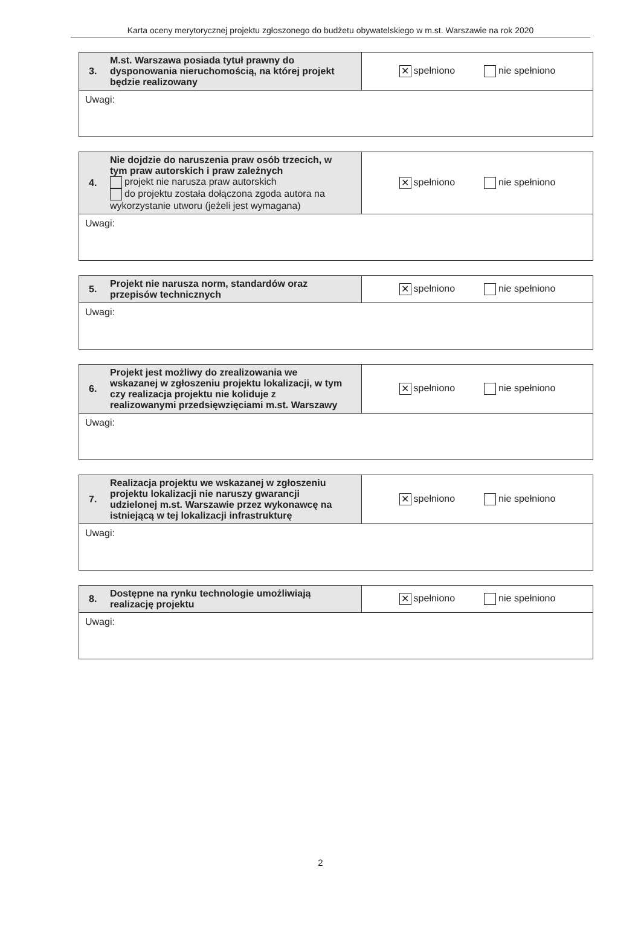Karta oceny merytorycznej projektu zgłoszonego do budżetu obywatelskiego w m.st. Warszawie na rok 2020
| 3. M.st. Warszawa posiada tytuł prawny do dysponowania nieruchomością, na której projekt będzie realizowany | ✕ spełniono nie spełniono |
| Uwagi: | |
| 4. Nie dojdzie do naruszenia praw osób trzecich, w tym praw autorskich i praw zależnych projekt nie narusza praw autorskich do projektu została dołączona zgoda autora na wykorzystanie utworu (jeżeli jest wymagana) | ✕ spełniono nie spełniono |
| Uwagi: | |
| 5. Projekt nie narusza norm, standardów oraz przepisów technicznych | ✕ spełniono nie spełniono |
| Uwagi: | |
| 6. Projekt jest możliwy do zrealizowania we wskazanej w zgłoszeniu projektu lokalizacji, w tym czy realizacja projektu nie koliduje z realizowanymi przedsięwzięciami m.st. Warszawy | ✕ spełniono nie spełniono |
| Uwagi: | |
| 7. Realizacja projektu we wskazanej w zgłoszeniu projektu lokalizacji nie naruszy gwarancji udzielonej m.st. Warszawie przez wykonawcę na istniejącą w tej lokalizacji infrastrukturę | ✕ spełniono nie spełniono |
| Uwagi: | |
| 8. Dostępne na rynku technologie umożliwiają realizację projektu | ✕ spełniono nie spełniono |
| Uwagi: | |
2